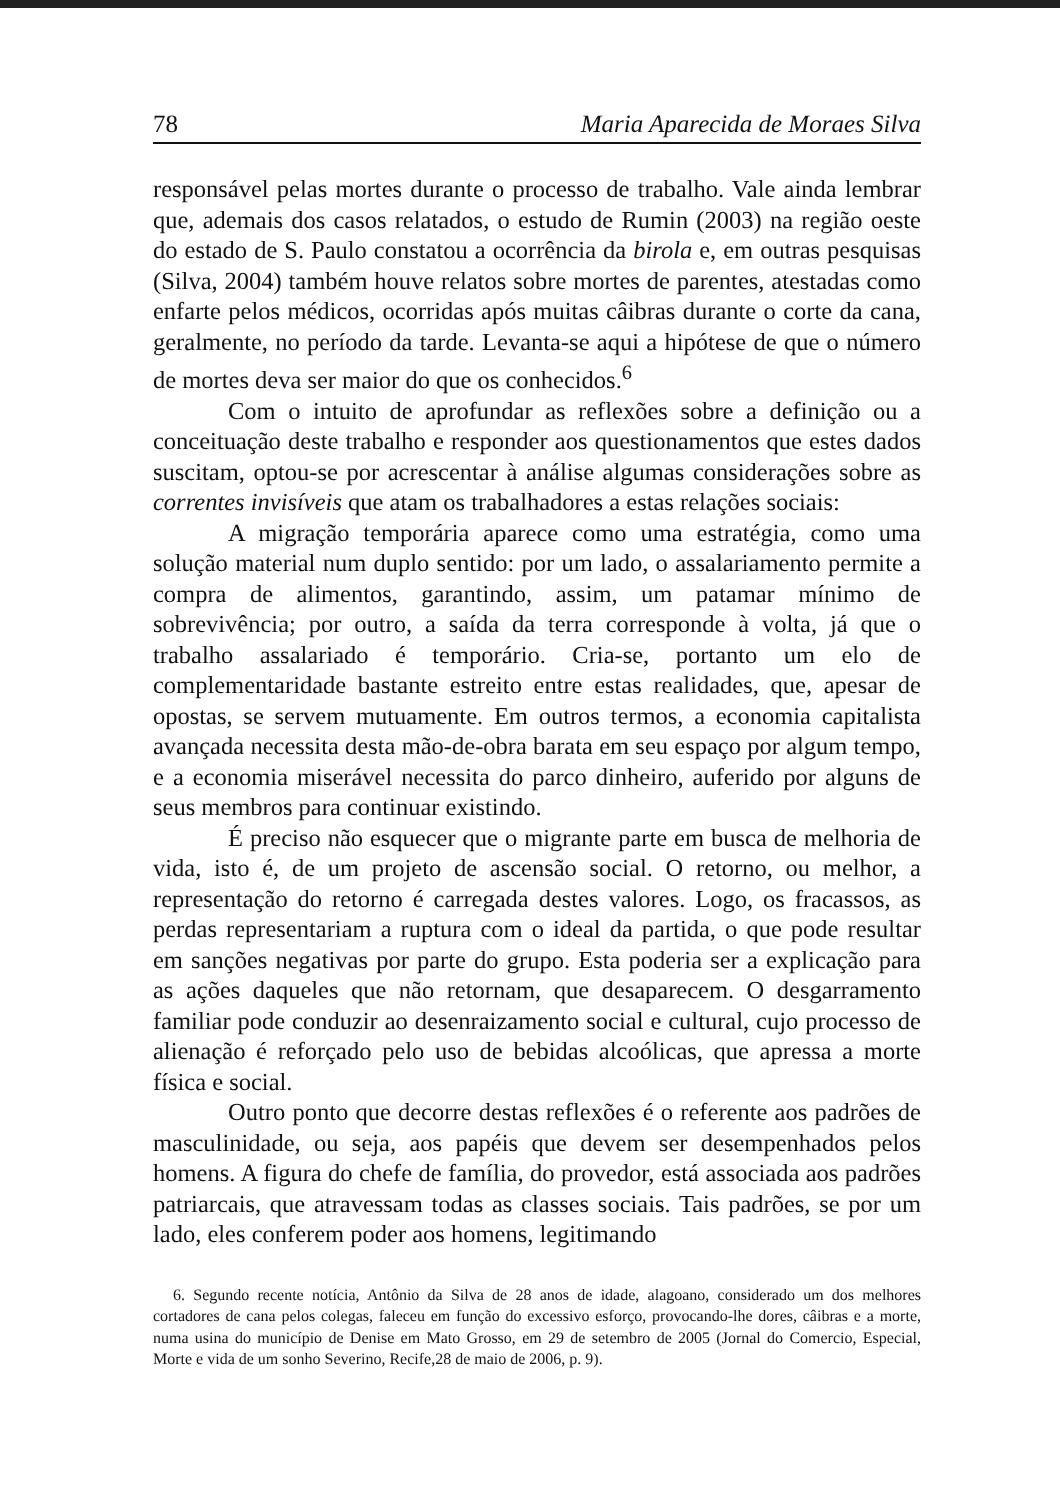78 Maria Aparecida de Moraes Silva
responsável pelas mortes durante o processo de trabalho. Vale ainda lembrar que, ademais dos casos relatados, o estudo de Rumin (2003) na região oeste do estado de S. Paulo constatou a ocorrência da birola e, em outras pesquisas (Silva, 2004) também houve relatos sobre mortes de parentes, atestadas como enfarte pelos médicos, ocorridas após muitas câibras durante o corte da cana, geralmente, no período da tarde. Levanta-se aqui a hipótese de que o número de mortes deva ser maior do que os conhecidos.<sup>6</sup>
Com o intuito de aprofundar as reflexões sobre a definição ou a conceituação deste trabalho e responder aos questionamentos que estes dados suscitam, optou-se por acrescentar à análise algumas considerações sobre as correntes invisíveis que atam os trabalhadores a estas relações sociais:
A migração temporária aparece como uma estratégia, como uma solução material num duplo sentido: por um lado, o assalariamento permite a compra de alimentos, garantindo, assim, um patamar mínimo de sobrevivência; por outro, a saída da terra corresponde à volta, já que o trabalho assalariado é temporário. Cria-se, portanto um elo de complementaridade bastante estreito entre estas realidades, que, apesar de opostas, se servem mutuamente. Em outros termos, a economia capitalista avançada necessita desta mão-de-obra barata em seu espaço por algum tempo, e a economia miserável necessita do parco dinheiro, auferido por alguns de seus membros para continuar existindo.
É preciso não esquecer que o migrante parte em busca de melhoria de vida, isto é, de um projeto de ascensão social. O retorno, ou melhor, a representação do retorno é carregada destes valores. Logo, os fracassos, as perdas representariam a ruptura com o ideal da partida, o que pode resultar em sanções negativas por parte do grupo. Esta poderia ser a explicação para as ações daqueles que não retornam, que desaparecem. O desgarramento familiar pode conduzir ao desenraizamento social e cultural, cujo processo de alienação é reforçado pelo uso de bebidas alcoólicas, que apressa a morte física e social.
Outro ponto que decorre destas reflexões é o referente aos padrões de masculinidade, ou seja, aos papéis que devem ser desempenhados pelos homens. A figura do chefe de família, do provedor, está associada aos padrões patriarcais, que atravessam todas as classes sociais. Tais padrões, se por um lado, eles conferem poder aos homens, legitimando
6. Segundo recente notícia, Antônio da Silva de 28 anos de idade, alagoano, considerado um dos melhores cortadores de cana pelos colegas, faleceu em função do excessivo esforço, provocando-lhe dores, câibras e a morte, numa usina do município de Denise em Mato Grosso, em 29 de setembro de 2005 (Jornal do Comercio, Especial, Morte e vida de um sonho Severino, Recife,28 de maio de 2006, p. 9).